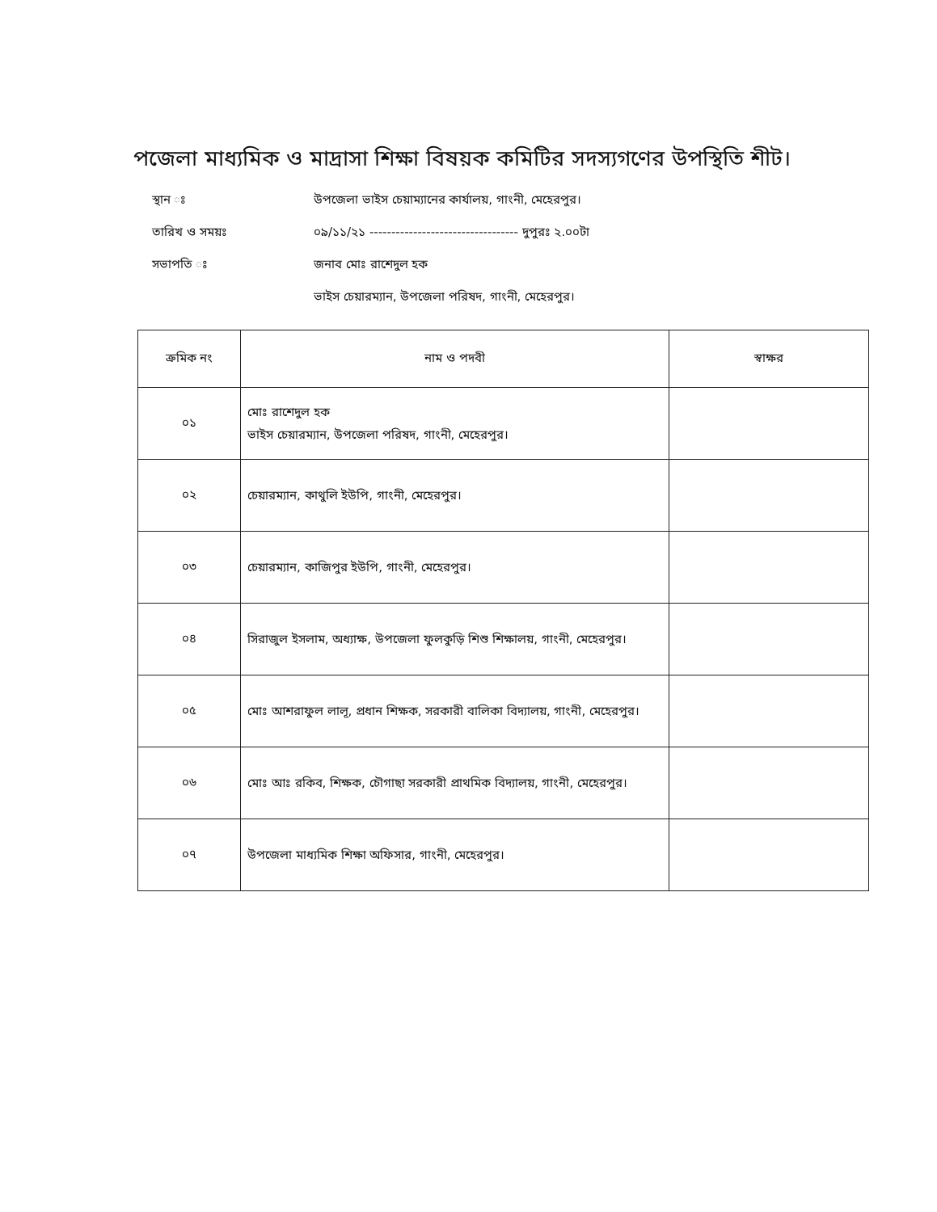পজেলা মাধ্যমিক ও মাদ্রাসা শিক্ষা বিষয়ক কমিটির সদস্যগণের উপস্থিতি শীট।
স্থান ঃ উপজেলা ভাইস চেয়াম্যানের কার্যালয়, গাংনী, মেহেরপুর।
তারিখ ও সময়ঃ ০৯/১১/২১ ---------------------------------- দুপুরঃ ২.০০টা
সভাপতি ঃ জনাব মোঃ রাশেদুল হক
ভাইস চেয়ারম্যান, উপজেলা পরিষদ, গাংনী, মেহেরপুর।
| ক্রমিক নং | নাম ও পদবী | স্বাক্ষর |
| --- | --- | --- |
| ০১ | মোঃ রাশেদুল হক ভাইস চেয়ারম্যান, উপজেলা পরিষদ, গাংনী, মেহেরপুর। | |
| ০২ | চেয়ারম্যান, কাথুলি ইউপি, গাংনী, মেহেরপুর। | |
| ০৩ | চেয়ারম্যান, কাজিপুর ইউপি, গাংনী, মেহেরপুর। | |
| ০৪ | সিরাজুল ইসলাম, অধ্যাক্ষ, উপজেলা ফুলকুড়ি শিশু শিক্ষালয়, গাংনী, মেহেরপুর। | |
| ০৫ | মোঃ আশরাফুল লালূ, প্রধান শিক্ষক, সরকারী বালিকা বিদ্যালয়, গাংনী, মেহেরপুর। | |
| ০৬ | মোঃ আঃ রকিব, শিক্ষক, চৌগাছা সরকারী প্রাথমিক বিদ্যালয়, গাংনী, মেহেরপুর। | |
| ০৭ | উপজেলা মাধ্যমিক শিক্ষা অফিসার, গাংনী, মেহেরপুর। | |